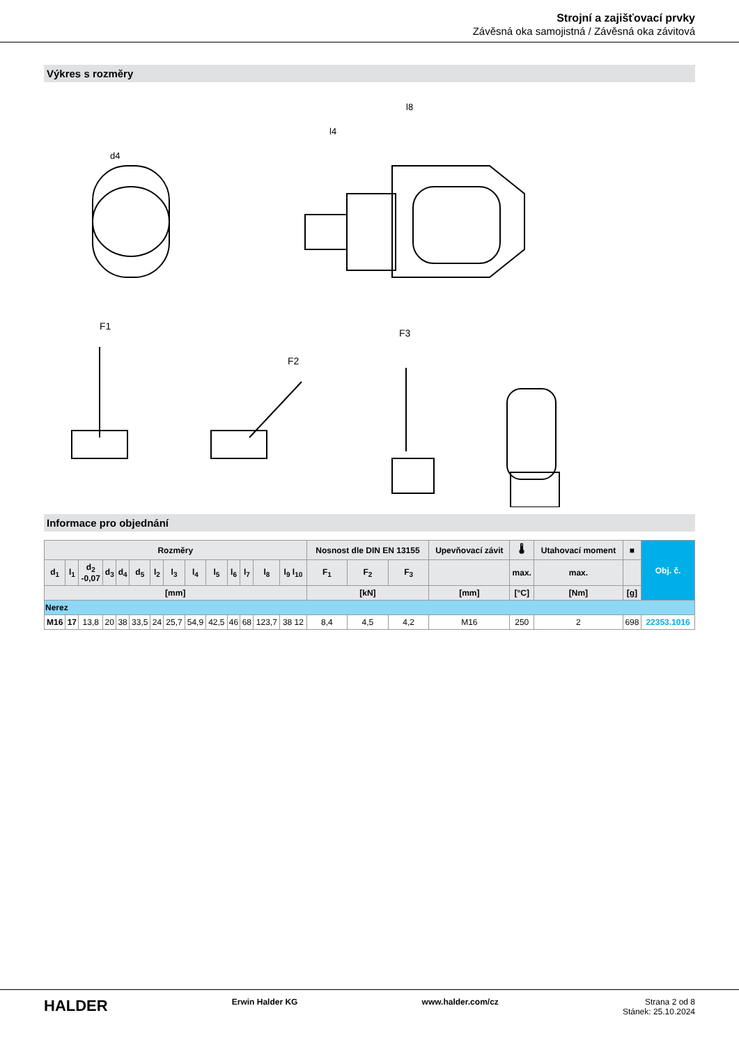Strojní a zajišťovací prvky
Závěsná oka samojistná / Závěsná oka závitová
Výkres s rozměry
F1
F2
F3
l8
l4
d4
Informace pro objednání
| Rozměry | | | | | | | | | | | | | | Nosnost dle DIN EN 13155 | | | Upevňovací závit | 🌡 | Utahovací moment | ■ | Obj. č. |
| --- | --- | --- | --- | --- | --- | --- | --- | --- | --- | --- | --- | --- | --- | --- | --- | --- | --- | --- | --- | --- | --- |
| d<sub>1</sub> | l<sub>1</sub> | d<sub>2</sub> -0,07 | d<sub>3</sub> | d<sub>4</sub> | d<sub>5</sub> | l<sub>2</sub> | l<sub>3</sub> | l<sub>4</sub> | l<sub>5</sub> | l<sub>6</sub> | l<sub>7</sub> | l<sub>8</sub> | l<sub>9</sub> l<sub>10</sub> | F<sub>1</sub> | F<sub>2</sub> | F<sub>3</sub> | | max. | max. | | |
| [mm] | | | | | | | | | | | | | | [kN] | | | [mm] | [°C] | [Nm] | [g] | |
| Nerez | | | | | | | | | | | | | | | | | | | | | |
| M16 | 17 | 13,8 | 20 | 38 | 33,5 | 24 | 25,7 | 54,9 | 42,5 | 46 | 68 | 123,7 | 38 12 | 8,4 | 4,5 | 4,2 | M16 | 250 | 2 | 698 | 22353.1016 |
HALDER Erwin Halder KG www.halder.com/cz Strana 2 od 8
Stánek: 25.10.2024